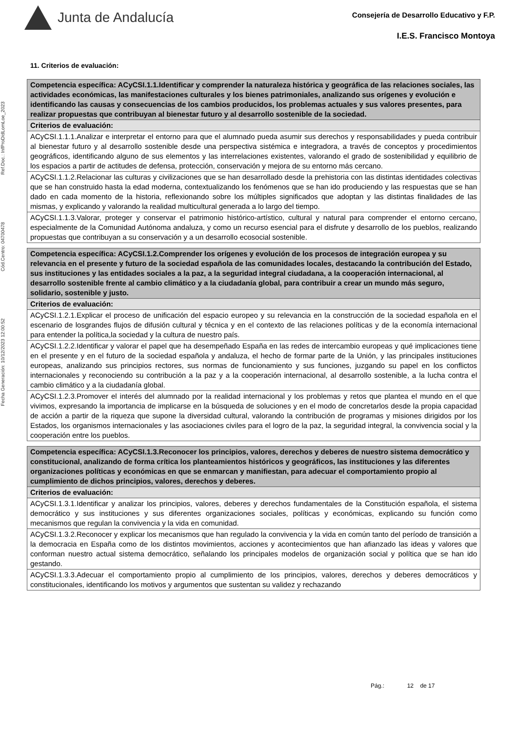Junta de Andalucía
Consejería de Desarrollo Educativo y F.P.
I.E.S. Francisco Montoya
Fecha Generación: 10/12/2023 12:00:52 Cód.Centro: 04700478 Ref.Doc.: InfProDidLomLoe_2023
11. Criterios de evaluación:
| Competencia específica: ACyCSI.1.1.Identificar y comprender la naturaleza histórica y geográfica de las relaciones sociales, las actividades económicas, las manifestaciones culturales y los bienes patrimoniales, analizando sus orígenes y evolución e identificando las causas y consecuencias de los cambios producidos, los problemas actuales y sus valores presentes, para realizar propuestas que contribuyan al bienestar futuro y al desarrollo sostenible de la sociedad. |
| Criterios de evaluación: |
| ACyCSI.1.1.1.Analizar e interpretar el entorno para que el alumnado pueda asumir sus derechos y responsabilidades y pueda contribuir al bienestar futuro y al desarrollo sostenible desde una perspectiva sistémica e integradora, a través de conceptos y procedimientos geográficos, identificando alguno de sus elementos y las interrelaciones existentes, valorando el grado de sostenibilidad y equilibrio de los espacios a partir de actitudes de defensa, protección, conservación y mejora de su entorno más cercano. |
| ACyCSI.1.1.2.Relacionar las culturas y civilizaciones que se han desarrollado desde la prehistoria con las distintas identidades colectivas que se han construido hasta la edad moderna, contextualizando los fenómenos que se han ido produciendo y las respuestas que se han dado en cada momento de la historia, reflexionando sobre los múltiples significados que adoptan y las distintas finalidades de las mismas, y explicando y valorando la realidad multicultural generada a lo largo del tiempo. |
| ACyCSI.1.1.3.Valorar, proteger y conservar el patrimonio histórico-artístico, cultural y natural para comprender el entorno cercano, especialmente de la Comunidad Autónoma andaluza, y como un recurso esencial para el disfrute y desarrollo de los pueblos, realizando propuestas que contribuyan a su conservación y a un desarrollo ecosocial sostenible. |
| Competencia específica: ACyCSI.1.2.Comprender los orígenes y evolución de los procesos de integración europea y su relevancia en el presente y futuro de la sociedad española de las comunidades locales, destacando la contribución del Estado, sus instituciones y las entidades sociales a la paz, a la seguridad integral ciudadana, a la cooperación internacional, al desarrollo sostenible frente al cambio climático y a la ciudadanía global, para contribuir a crear un mundo más seguro, solidario, sostenible y justo. |
| Criterios de evaluación: |
| ACyCSI.1.2.1.Explicar el proceso de unificación del espacio europeo y su relevancia en la construcción de la sociedad española en el escenario de losgrandes flujos de difusión cultural y técnica y en el contexto de las relaciones políticas y de la economía internacional para entender la política,la sociedad y la cultura de nuestro país. |
| ACyCSI.1.2.2.Identificar y valorar el papel que ha desempeñado España en las redes de intercambio europeas y qué implicaciones tiene en el presente y en el futuro de la sociedad española y andaluza, el hecho de formar parte de la Unión, y las principales instituciones europeas, analizando sus principios rectores, sus normas de funcionamiento y sus funciones, juzgando su papel en los conflictos internacionales y reconociendo su contribución a la paz y a la cooperación internacional, al desarrollo sostenible, a la lucha contra el cambio climático y a la ciudadanía global. |
| ACyCSI.1.2.3.Promover el interés del alumnado por la realidad internacional y los problemas y retos que plantea el mundo en el que vivimos, expresando la importancia de implicarse en la búsqueda de soluciones y en el modo de concretarlos desde la propia capacidad de acción a partir de la riqueza que supone la diversidad cultural, valorando la contribución de programas y misiones dirigidos por los Estados, los organismos internacionales y las asociaciones civiles para el logro de la paz, la seguridad integral, la convivencia social y la cooperación entre los pueblos. |
| Competencia específica: ACyCSI.1.3.Reconocer los principios, valores, derechos y deberes de nuestro sistema democrático y constitucional, analizando de forma crítica los planteamientos históricos y geográficos, las instituciones y las diferentes organizaciones políticas y económicas en que se enmarcan y manifiestan, para adecuar el comportamiento propio al cumplimiento de dichos principios, valores, derechos y deberes. |
| Criterios de evaluación: |
| ACyCSI.1.3.1.Identificar y analizar los principios, valores, deberes y derechos fundamentales de la Constitución española, el sistema democrático y sus instituciones y sus diferentes organizaciones sociales, políticas y económicas, explicando su función como mecanismos que regulan la convivencia y la vida en comunidad. |
| ACyCSI.1.3.2.Reconocer y explicar los mecanismos que han regulado la convivencia y la vida en común tanto del período de transición a la democracia en España como de los distintos movimientos, acciones y acontecimientos que han afianzado las ideas y valores que conforman nuestro actual sistema democrático, señalando los principales modelos de organización social y política que se han ido gestando. |
| ACyCSI.1.3.3.Adecuar el comportamiento propio al cumplimiento de los principios, valores, derechos y deberes democráticos y constitucionales, identificando los motivos y argumentos que sustentan su validez y rechazando |
Pág.: 12 de 17